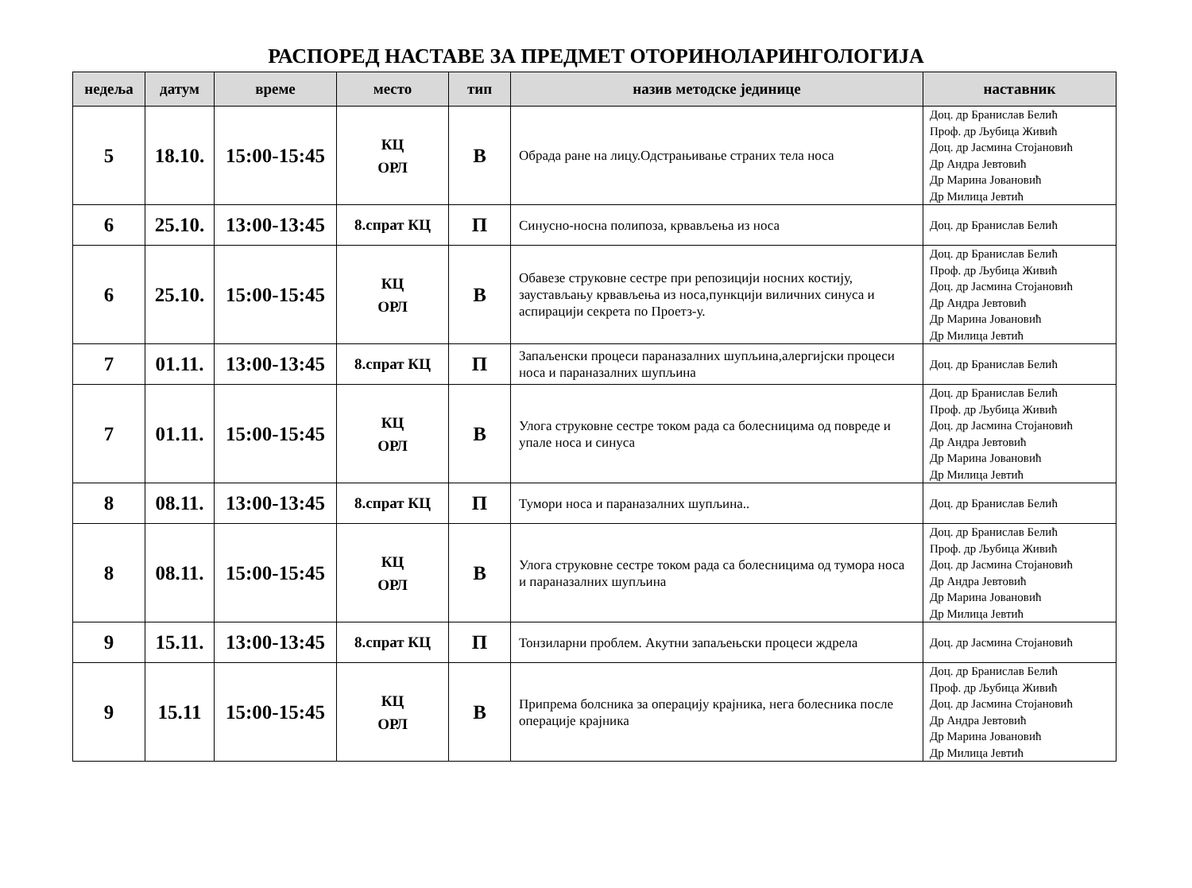РАСПОРЕД НАСТАВЕ ЗА ПРЕДМЕТ ОТОРИНОЛАРИНГОЛОГИЈА
| недеља | датум | време | место | тип | назив методске јединице | наставник |
| --- | --- | --- | --- | --- | --- | --- |
| 5 | 18.10. | 15:00-15:45 | КЦ ОРЛ | В | Обрада ране на лицу.Одстрањивање страних тела носа | Доц. др Бранислав Белић Проф. др Љубица Живић Доц. др Јасмина Стојановић Др Андра Јевтовић Др Марина Јовановић Др Милица Јевтић |
| 6 | 25.10. | 13:00-13:45 | 8.спрат КЦ | П | Синусно-носна полипоза, крвављења из носа | Доц. др Бранислав Белић |
| 6 | 25.10. | 15:00-15:45 | КЦ ОРЛ | В | Обавезе струковне сестре при репозицији носних костију, заустављању крвављења из носа,пункцији виличних синуса и аспирацији секрета по Проетз-у. | Доц. др Бранислав Белић Проф. др Љубица Живић Доц. др Јасмина Стојановић Др Андра Јевтовић Др Марина Јовановић Др Милица Јевтић |
| 7 | 01.11. | 13:00-13:45 | 8.спрат КЦ | П | Запаљенски процеси параназалних шупљина,алергијски процеси носа и параназалних шупљина | Доц. др Бранислав Белић |
| 7 | 01.11. | 15:00-15:45 | КЦ ОРЛ | В | Улога струковне сестре током рада са болесницима од повреде и упале носа и синуса | Доц. др Бранислав Белић Проф. др Љубица Живић Доц. др Јасмина Стојановић Др Андра Јевтовић Др Марина Јовановић Др Милица Јевтић |
| 8 | 08.11. | 13:00-13:45 | 8.спрат КЦ | П | Тумори носа и параназалних шупљина.. | Доц. др Бранислав Белић |
| 8 | 08.11. | 15:00-15:45 | КЦ ОРЛ | В | Улога струковне сестре током рада са болесницима од тумора носа и параназалних шупљина | Доц. др Бранислав Белић Проф. др Љубица Живић Доц. др Јасмина Стојановић Др Андра Јевтовић Др Марина Јовановић Др Милица Јевтић |
| 9 | 15.11. | 13:00-13:45 | 8.спрат КЦ | П | Тонзиларни проблем. Акутни запаљењски процеси ждрела | Доц. др Јасмина Стојановић |
| 9 | 15.11 | 15:00-15:45 | КЦ ОРЛ | В | Припрема болсника за операцију крајника, нега болесника после операције крајника | Доц. др Бранислав Белић Проф. др Љубица Живић Доц. др Јасмина Стојановић Др Андра Јевтовић Др Марина Јовановић Др Милица Јевтић |